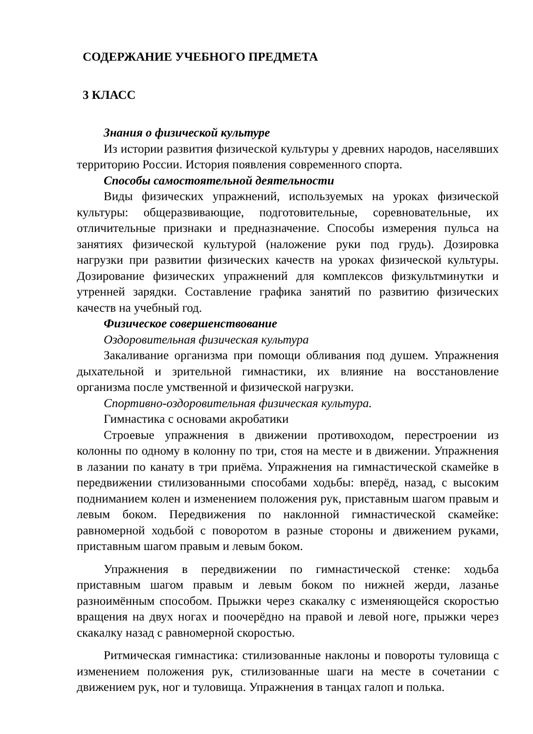СОДЕРЖАНИЕ УЧЕБНОГО ПРЕДМЕТА
3 КЛАСС
Знания о физической культуре
Из истории развития физической культуры у древних народов, населявших территорию России. История появления современного спорта.
Способы самостоятельной деятельности
Виды физических упражнений, используемых на уроках физической культуры: общеразвивающие, подготовительные, соревновательные, их отличительные признаки и предназначение. Способы измерения пульса на занятиях физической культурой (наложение руки под грудь). Дозировка нагрузки при развитии физических качеств на уроках физической культуры. Дозирование физических упражнений для комплексов физкультминутки и утренней зарядки. Составление графика занятий по развитию физических качеств на учебный год.
Физическое совершенствование
Оздоровительная физическая культура
Закаливание организма при помощи обливания под душем. Упражнения дыхательной и зрительной гимнастики, их влияние на восстановление организма после умственной и физической нагрузки.
Спортивно-оздоровительная физическая культура.
Гимнастика с основами акробатики
Строевые упражнения в движении противоходом, перестроении из колонны по одному в колонну по три, стоя на месте и в движении. Упражнения в лазании по канату в три приёма. Упражнения на гимнастической скамейке в передвижении стилизованными способами ходьбы: вперёд, назад, с высоким подниманием колен и изменением положения рук, приставным шагом правым и левым боком. Передвижения по наклонной гимнастической скамейке: равномерной ходьбой с поворотом в разные стороны и движением руками, приставным шагом правым и левым боком.
Упражнения в передвижении по гимнастической стенке: ходьба приставным шагом правым и левым боком по нижней жерди, лазанье разноимённым способом. Прыжки через скакалку с изменяющейся скоростью вращения на двух ногах и поочерёдно на правой и левой ноге, прыжки через скакалку назад с равномерной скоростью.
Ритмическая гимнастика: стилизованные наклоны и повороты туловища с изменением положения рук, стилизованные шаги на месте в сочетании с движением рук, ног и туловища. Упражнения в танцах галоп и полька.